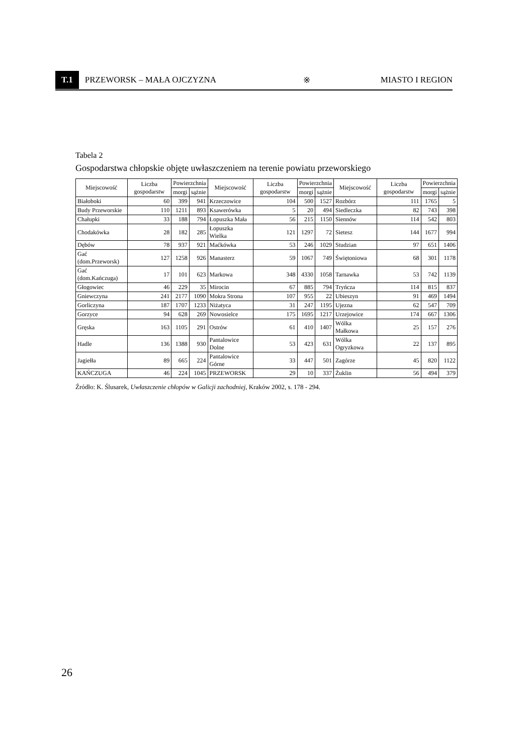T.1 PRZEWORSK – MAŁA OJCZYZNA ※ MIASTO I REGION
Tabela 2
Gospodarstwa chłopskie objęte uwłaszczeniem na terenie powiatu przeworskiego
| Miejscowość | Liczba gospodarstw | Powierzchnia | | Miejscowość | Liczba gospodarstw | Powierzchnia | | Miejscowość | Liczba gospodarstw | Powierzchnia | |
| --- | --- | --- | --- | --- | --- | --- | --- | --- | --- | --- | --- |
| | | morgi | sążnie | | | morgi | sążnie | | | morgi | sążnie |
| Białoboki | 60 | 399 | 941 | Krzeczowice | 104 | 500 | 1527 | Rozbórz | 111 | 1765 | 5 |
| Budy Przeworskie | 110 | 1211 | 893 | Ksawerówka | 5 | 20 | 494 | Siedleczka | 82 | 743 | 398 |
| Chałupki | 33 | 188 | 794 | Łopuszka Mała | 56 | 215 | 1150 | Siennów | 114 | 542 | 803 |
| Chodakówka | 28 | 182 | 285 | Łopuszka Wielka | 121 | 1297 | 72 | Sietesz | 144 | 1677 | 994 |
| Dębów | 78 | 937 | 921 | Maćkówka | 53 | 246 | 1029 | Studzian | 97 | 651 | 1406 |
| Gać (dom.Przeworsk) | 127 | 1258 | 926 | Manasterz | 59 | 1067 | 749 | Świętoniowa | 68 | 301 | 1178 |
| Gać (dom.Kańczuga) | 17 | 101 | 623 | Markowa | 348 | 4330 | 1058 | Tarnawka | 53 | 742 | 1139 |
| Głogowiec | 46 | 229 | 35 | Mirocin | 67 | 885 | 794 | Tryńcza | 114 | 815 | 837 |
| Gniewczyna | 241 | 2177 | 1090 | Mokra Strona | 107 | 955 | 22 | Ubieszyn | 91 | 469 | 1494 |
| Gorliczyna | 187 | 1707 | 1233 | Niżatyca | 31 | 247 | 1195 | Ujezna | 62 | 547 | 709 |
| Gorzyce | 94 | 628 | 269 | Nowosielce | 175 | 1695 | 1217 | Urzejowice | 174 | 667 | 1306 |
| Gręska | 163 | 1105 | 291 | Ostrów | 61 | 410 | 1407 | Wólka Małkowa | 25 | 157 | 276 |
| Hadle | 136 | 1388 | 930 | Pantalowice Dolne | 53 | 423 | 631 | Wólka Ogryzkowa | 22 | 137 | 895 |
| Jagiełła | 89 | 665 | 224 | Pantalowice Górne | 33 | 447 | 501 | Zagórze | 45 | 820 | 1122 |
| KAŃCZUGA | 46 | 224 | 1045 | PRZEWORSK | 29 | 10 | 337 | Żuklin | 56 | 494 | 379 |
Źródło: K. Ślusarek, Uwłaszczenie chłopów w Galicji zachodniej, Kraków 2002, s. 178 - 294.
26